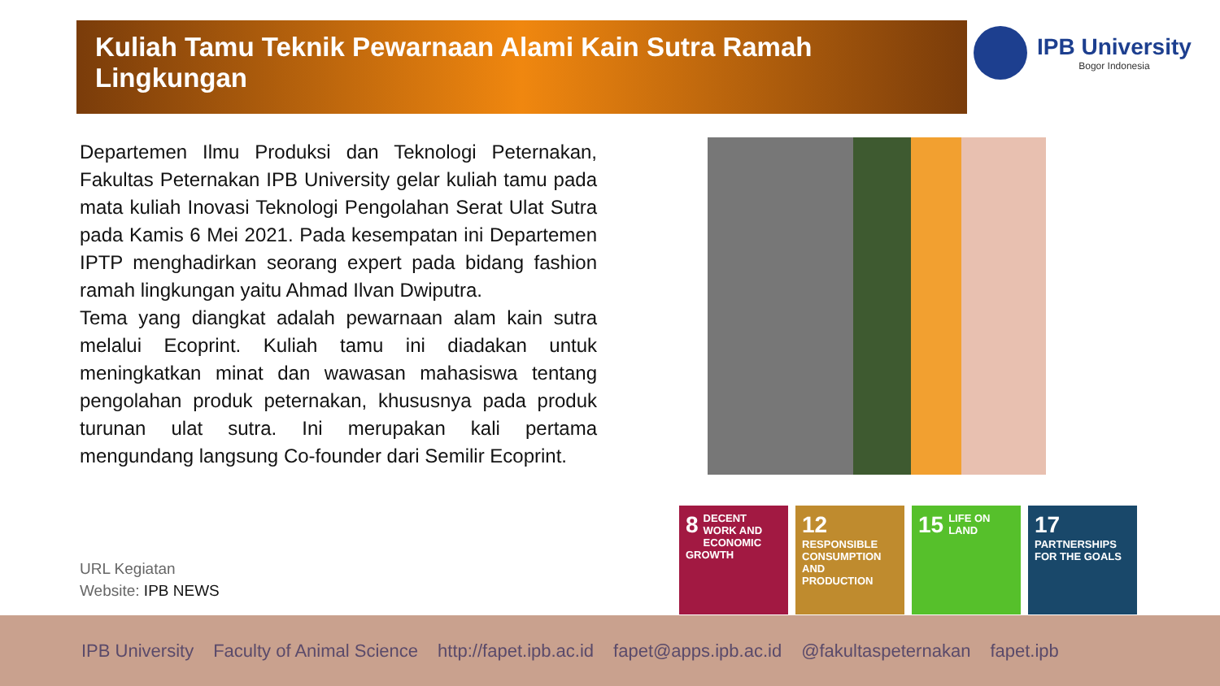Kuliah Tamu Teknik Pewarnaan Alami Kain Sutra Ramah Lingkungan IPB University
Bogor Indonesia
Departemen Ilmu Produksi dan Teknologi Peternakan, Fakultas Peternakan IPB University gelar kuliah tamu pada mata kuliah Inovasi Teknologi Pengolahan Serat Ulat Sutra pada Kamis 6 Mei 2021. Pada kesempatan ini Departemen IPTP menghadirkan seorang expert pada bidang fashion ramah lingkungan yaitu Ahmad Ilvan Dwiputra.
Tema yang diangkat adalah pewarnaan alam kain sutra melalui Ecoprint. Kuliah tamu ini diadakan untuk meningkatkan minat dan wawasan mahasiswa tentang pengolahan produk peternakan, khususnya pada produk turunan ulat sutra. Ini merupakan kali pertama mengundang langsung Co-founder dari Semilir Ecoprint.
URL Kegiatan
Website: IPB NEWS
8 DECENT WORK AND ECONOMIC GROWTH
12 RESPONSIBLE CONSUMPTION AND PRODUCTION
15 LIFE ON LAND
17 PARTNERSHIPS FOR THE GOALS
IPB University Faculty of Animal Science http://fapet.ipb.ac.id fapet@apps.ipb.ac.id @fakultaspeternakan fapet.ipb